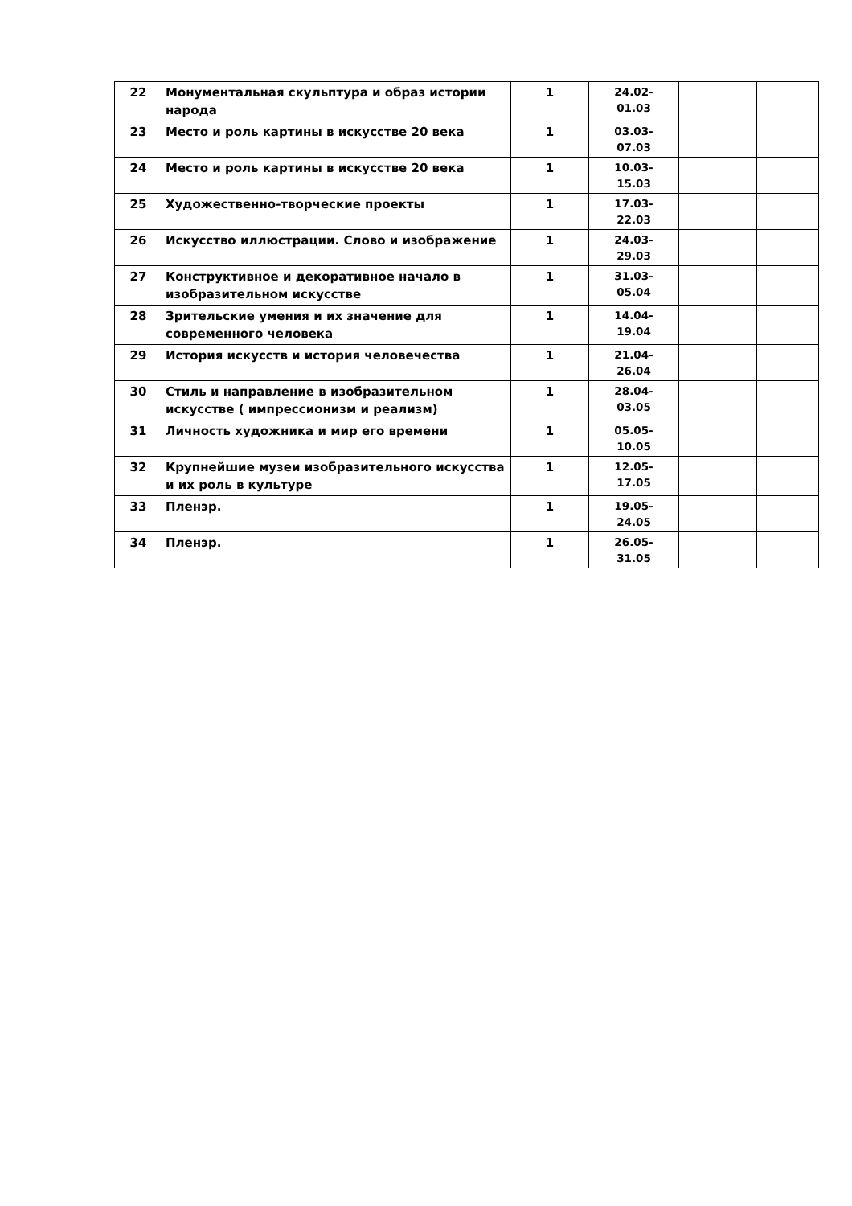| 22 | Монументальная скульптура и образ истории народа | 1 | 24.02- 01.03 | | |
| 23 | Место и роль картины в искусстве 20 века | 1 | 03.03- 07.03 | | |
| 24 | Место и роль картины в искусстве 20 века | 1 | 10.03- 15.03 | | |
| 25 | Художественно-творческие проекты | 1 | 17.03- 22.03 | | |
| 26 | Искусство иллюстрации. Слово и изображение | 1 | 24.03- 29.03 | | |
| 27 | Конструктивное и декоративное начало в изобразительном искусстве | 1 | 31.03- 05.04 | | |
| 28 | Зрительские умения и их значение для современного человека | 1 | 14.04- 19.04 | | |
| 29 | История искусств и история человечества | 1 | 21.04- 26.04 | | |
| 30 | Стиль и направление в изобразительном искусстве ( импрессионизм и реализм) | 1 | 28.04- 03.05 | | |
| 31 | Личность художника и мир его времени | 1 | 05.05- 10.05 | | |
| 32 | Крупнейшие музеи изобразительного искусства и их роль в культуре | 1 | 12.05- 17.05 | | |
| 33 | Пленэр. | 1 | 19.05- 24.05 | | |
| 34 | Пленэр. | 1 | 26.05- 31.05 | | |